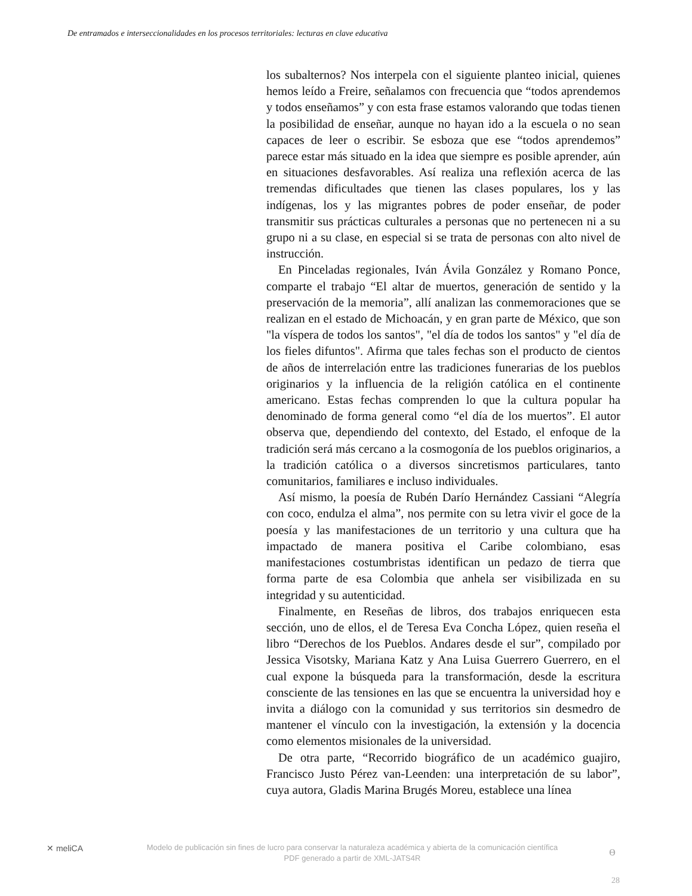De entramados e interseccionalidades en los procesos territoriales: lecturas en clave educativa
los subalternos? Nos interpela con el siguiente planteo inicial, quienes hemos leído a Freire, señalamos con frecuencia que “todos aprendemos y todos enseñamos” y con esta frase estamos valorando que todas tienen la posibilidad de enseñar, aunque no hayan ido a la escuela o no sean capaces de leer o escribir. Se esboza que ese “todos aprendemos” parece estar más situado en la idea que siempre es posible aprender, aún en situaciones desfavorables. Así realiza una reflexión acerca de las tremendas dificultades que tienen las clases populares, los y las indígenas, los y las migrantes pobres de poder enseñar, de poder transmitir sus prácticas culturales a personas que no pertenecen ni a su grupo ni a su clase, en especial si se trata de personas con alto nivel de instrucción.
En Pinceladas regionales, Iván Ávila González y Romano Ponce, comparte el trabajo “El altar de muertos, generación de sentido y la preservación de la memoria”, allí analizan las conmemoraciones que se realizan en el estado de Michoacán, y en gran parte de México, que son "la víspera de todos los santos", "el día de todos los santos" y "el día de los fieles difuntos". Afirma que tales fechas son el producto de cientos de años de interrelación entre las tradiciones funerarias de los pueblos originarios y la influencia de la religión católica en el continente americano. Estas fechas comprenden lo que la cultura popular ha denominado de forma general como “el día de los muertos”. El autor observa que, dependiendo del contexto, del Estado, el enfoque de la tradición será más cercano a la cosmogonía de los pueblos originarios, a la tradición católica o a diversos sincretismos particulares, tanto comunitarios, familiares e incluso individuales.
Así mismo, la poesía de Rubén Darío Hernández Cassiani “Alegría con coco, endulza el alma”, nos permite con su letra vivir el goce de la poesía y las manifestaciones de un territorio y una cultura que ha impactado de manera positiva el Caribe colombiano, esas manifestaciones costumbristas identifican un pedazo de tierra que forma parte de esa Colombia que anhela ser visibilizada en su integridad y su autenticidad.
Finalmente, en Reseñas de libros, dos trabajos enriquecen esta sección, uno de ellos, el de Teresa Eva Concha López, quien reseña el libro “Derechos de los Pueblos. Andares desde el sur”, compilado por Jessica Visotsky, Mariana Katz y Ana Luisa Guerrero Guerrero, en el cual expone la búsqueda para la transformación, desde la escritura consciente de las tensiones en las que se encuentra la universidad hoy e invita a diálogo con la comunidad y sus territorios sin desmedro de mantener el vínculo con la investigación, la extensión y la docencia como elementos misionales de la universidad.
De otra parte, “Recorrido biográfico de un académico guajiro, Francisco Justo Pérez van-Leenden: una interpretación de su labor”, cuya autora, Gladis Marina Brugés Moreu, establece una línea
✕ meliCA
Modelo de publicación sin fines de lucro para conservar la naturaleza académica y abierta de la comunicación científica
PDF generado a partir de XML-JATS4R
ɵ
28